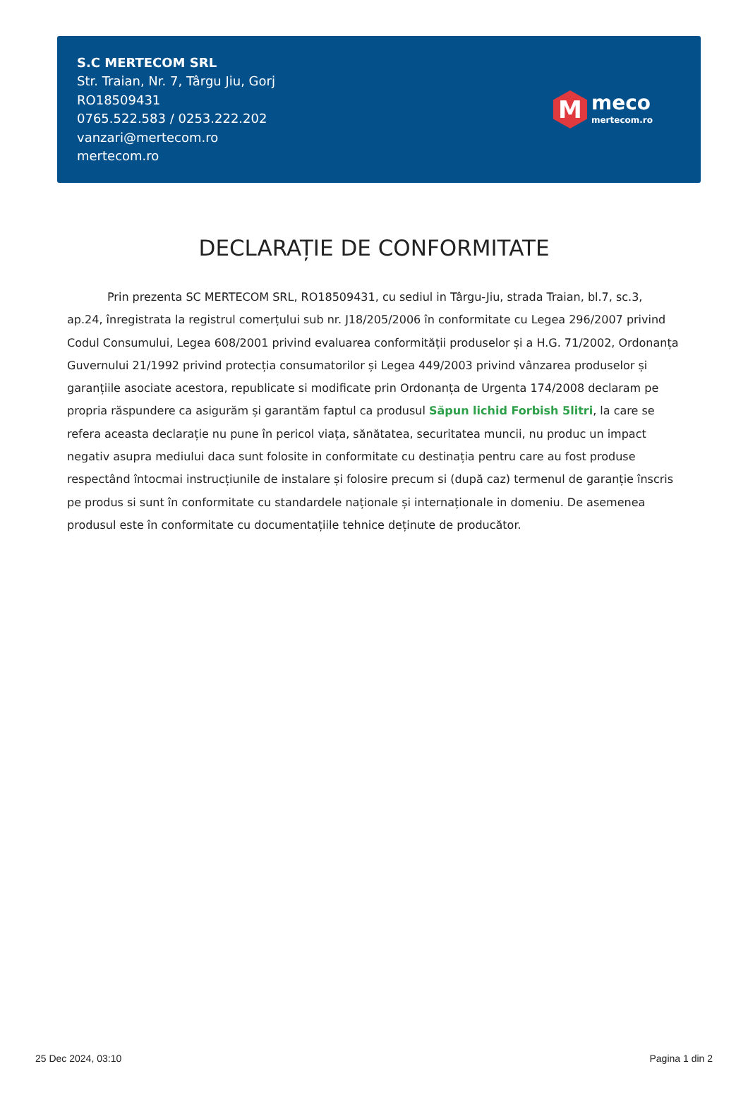S.C MERTECOM SRL
Str. Traian, Nr. 7, Târgu Jiu, Gorj
RO18509431
0765.522.583 / 0253.222.202
vanzari@mertecom.ro
mertecom.ro
M
meco
mertecom.ro
DECLARAȚIE DE CONFORMITATE
Prin prezenta SC MERTECOM SRL, RO18509431, cu sediul in Târgu-Jiu, strada Traian, bl.7, sc.3, ap.24, înregistrata la registrul comerțului sub nr. J18/205/2006 în conformitate cu Legea 296/2007 privind Codul Consumului, Legea 608/2001 privind evaluarea conformității produselor și a H.G. 71/2002, Ordonanța Guvernului 21/1992 privind protecția consumatorilor și Legea 449/2003 privind vânzarea produselor și garanțiile asociate acestora, republicate si modificate prin Ordonanța de Urgenta 174/2008 declaram pe propria răspundere ca asigurăm și garantăm faptul ca produsul Săpun lichid Forbish 5litri, la care se refera aceasta declarație nu pune în pericol viața, sănătatea, securitatea muncii, nu produc un impact negativ asupra mediului daca sunt folosite in conformitate cu destinația pentru care au fost produse respectând întocmai instrucțiunile de instalare și folosire precum si (după caz) termenul de garanție înscris pe produs si sunt în conformitate cu standardele naționale și internaționale in domeniu. De asemenea produsul este în conformitate cu documentațiile tehnice deținute de producător.
25 Dec 2024, 03:10 Pagina 1 din 2